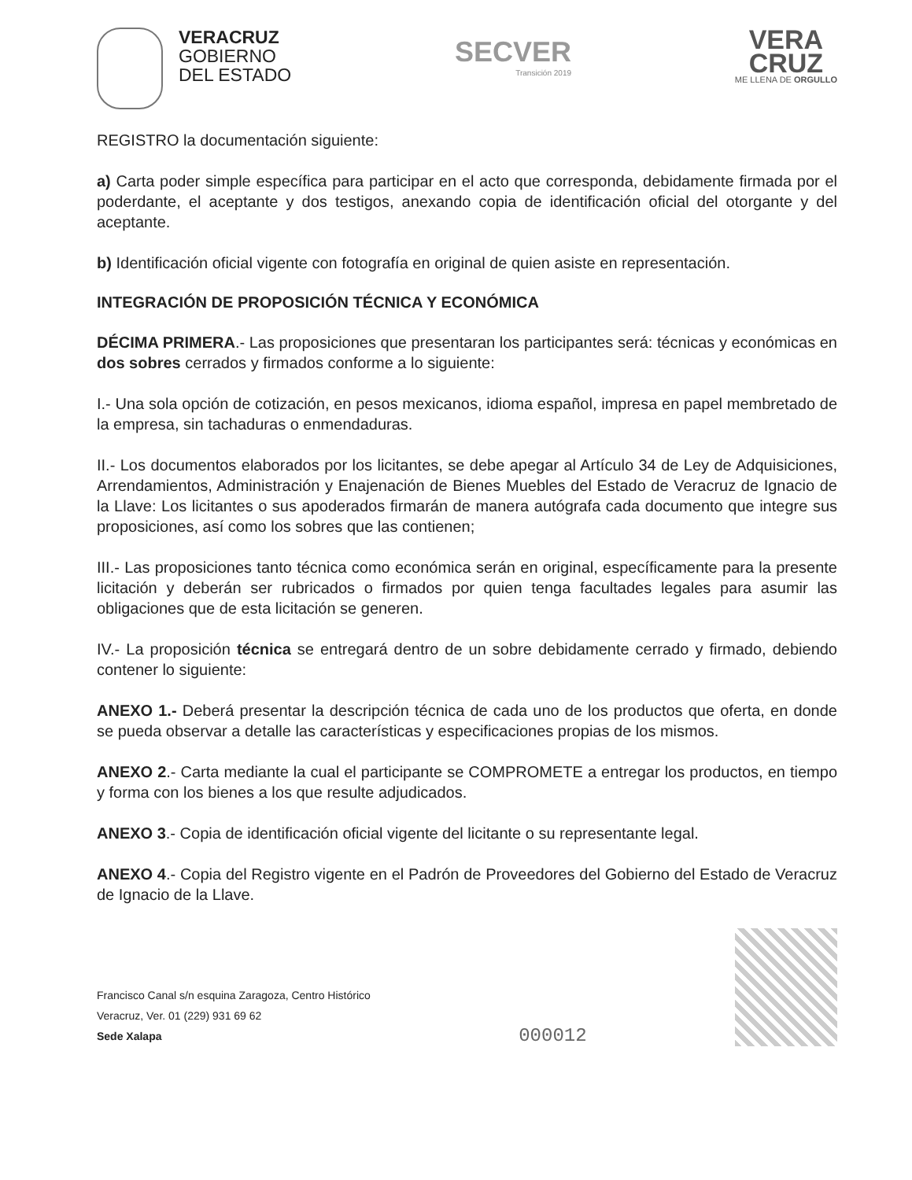VERACRUZ
GOBIERNO
DEL ESTADO
SECVER
Transición 2019
VERA
CRUZ
ME LLENA DE ORGULLO
REGISTRO la documentación siguiente:
a) Carta poder simple específica para participar en el acto que corresponda, debidamente firmada por el poderdante, el aceptante y dos testigos, anexando copia de identificación oficial del otorgante y del aceptante.
b) Identificación oficial vigente con fotografía en original de quien asiste en representación.
INTEGRACIÓN DE PROPOSICIÓN TÉCNICA Y ECONÓMICA
DÉCIMA PRIMERA.- Las proposiciones que presentaran los participantes será: técnicas y económicas en dos sobres cerrados y firmados conforme a lo siguiente:
I.- Una sola opción de cotización, en pesos mexicanos, idioma español, impresa en papel membretado de la empresa, sin tachaduras o enmendaduras.
II.- Los documentos elaborados por los licitantes, se debe apegar al Artículo 34 de Ley de Adquisiciones, Arrendamientos, Administración y Enajenación de Bienes Muebles del Estado de Veracruz de Ignacio de la Llave: Los licitantes o sus apoderados firmarán de manera autógrafa cada documento que integre sus proposiciones, así como los sobres que las contienen;
III.- Las proposiciones tanto técnica como económica serán en original, específicamente para la presente licitación y deberán ser rubricados o firmados por quien tenga facultades legales para asumir las obligaciones que de esta licitación se generen.
IV.- La proposición técnica se entregará dentro de un sobre debidamente cerrado y firmado, debiendo contener lo siguiente:
ANEXO 1.- Deberá presentar la descripción técnica de cada uno de los productos que oferta, en donde se pueda observar a detalle las características y especificaciones propias de los mismos.
ANEXO 2.- Carta mediante la cual el participante se COMPROMETE a entregar los productos, en tiempo y forma con los bienes a los que resulte adjudicados.
ANEXO 3.- Copia de identificación oficial vigente del licitante o su representante legal.
ANEXO 4.- Copia del Registro vigente en el Padrón de Proveedores del Gobierno del Estado de Veracruz de Ignacio de la Llave.
Francisco Canal s/n esquina Zaragoza, Centro Histórico
Veracruz, Ver. 01 (229) 931 69 62
Sede Xalapa
000012